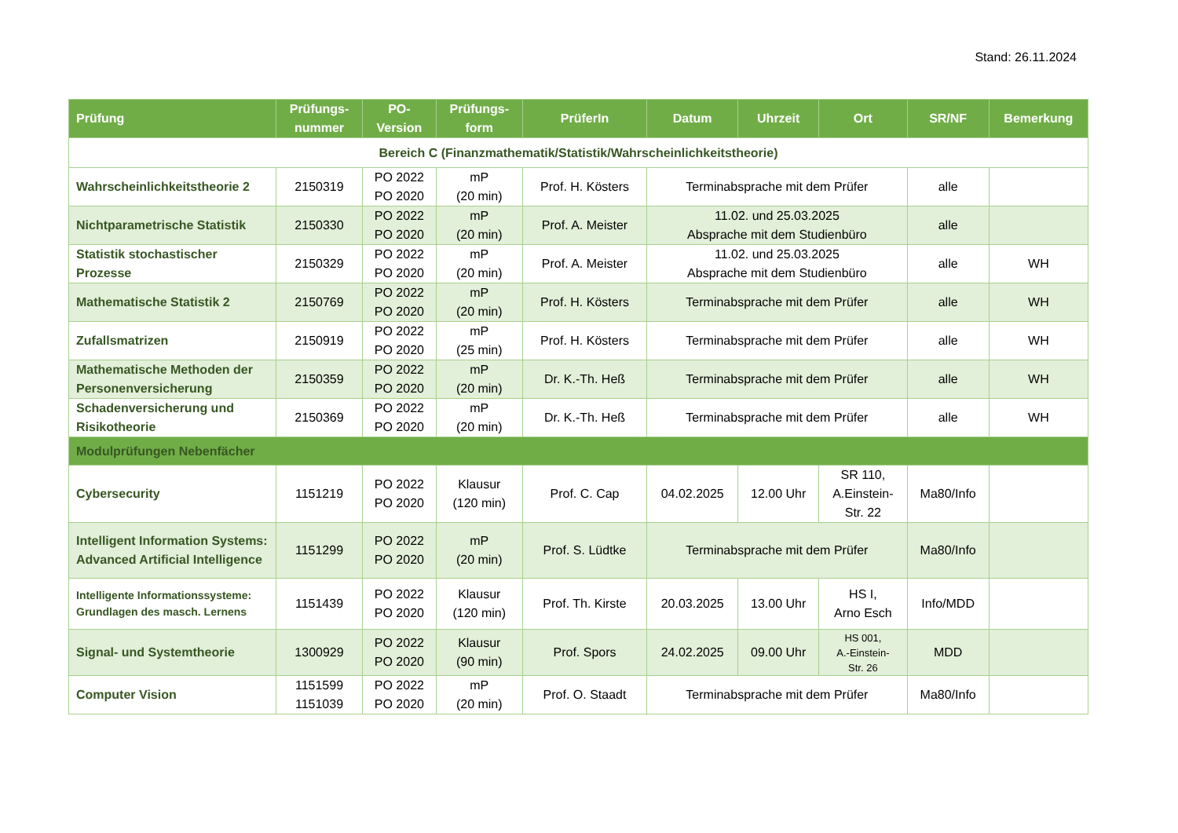Stand: 26.11.2024
| Prüfung | Prüfungs- nummer | PO- Version | Prüfungs- form | PrüferIn | Datum | Uhrzeit | Ort | SR/NF | Bemerkung |
| --- | --- | --- | --- | --- | --- | --- | --- | --- | --- |
| Bereich C (Finanzmathematik/Statistik/Wahrscheinlichkeitstheorie) | | | | | | | | | |
| Wahrscheinlichkeitstheorie 2 | 2150319 | PO 2022 PO 2020 | mP (20 min) | Prof. H. Kösters | Terminabsprache mit dem Prüfer | | | alle | |
| Nichtparametrische Statistik | 2150330 | PO 2022 PO 2020 | mP (20 min) | Prof. A. Meister | 11.02. und 25.03.2025 Absprache mit dem Studienbüro | | | alle | |
| Statistik stochastischer Prozesse | 2150329 | PO 2022 PO 2020 | mP (20 min) | Prof. A. Meister | 11.02. und 25.03.2025 Absprache mit dem Studienbüro | | | alle | WH |
| Mathematische Statistik 2 | 2150769 | PO 2022 PO 2020 | mP (20 min) | Prof. H. Kösters | Terminabsprache mit dem Prüfer | | | alle | WH |
| Zufallsmatrizen | 2150919 | PO 2022 PO 2020 | mP (25 min) | Prof. H. Kösters | Terminabsprache mit dem Prüfer | | | alle | WH |
| Mathematische Methoden der Personenversicherung | 2150359 | PO 2022 PO 2020 | mP (20 min) | Dr. K.-Th. Heß | Terminabsprache mit dem Prüfer | | | alle | WH |
| Schadenversicherung und Risikotheorie | 2150369 | PO 2022 PO 2020 | mP (20 min) | Dr. K.-Th. Heß | Terminabsprache mit dem Prüfer | | | alle | WH |
| Modulprüfungen Nebenfächer | | | | | | | | | |
| Cybersecurity | 1151219 | PO 2022 PO 2020 | Klausur (120 min) | Prof. C. Cap | 04.02.2025 | 12.00 Uhr | SR 110, A.Einstein- Str. 22 | Ma80/Info | |
| Intelligent Information Systems: Advanced Artificial Intelligence | 1151299 | PO 2022 PO 2020 | mP (20 min) | Prof. S. Lüdtke | Terminabsprache mit dem Prüfer | | | Ma80/Info | |
| Intelligente Informationssysteme: Grundlagen des masch. Lernens | 1151439 | PO 2022 PO 2020 | Klausur (120 min) | Prof. Th. Kirste | 20.03.2025 | 13.00 Uhr | HS I, Arno Esch | Info/MDD | |
| Signal- und Systemtheorie | 1300929 | PO 2022 PO 2020 | Klausur (90 min) | Prof. Spors | 24.02.2025 | 09.00 Uhr | HS 001, A.-Einstein- Str. 26 | MDD | |
| Computer Vision | 1151599 1151039 | PO 2022 PO 2020 | mP (20 min) | Prof. O. Staadt | Terminabsprache mit dem Prüfer | | | Ma80/Info | |